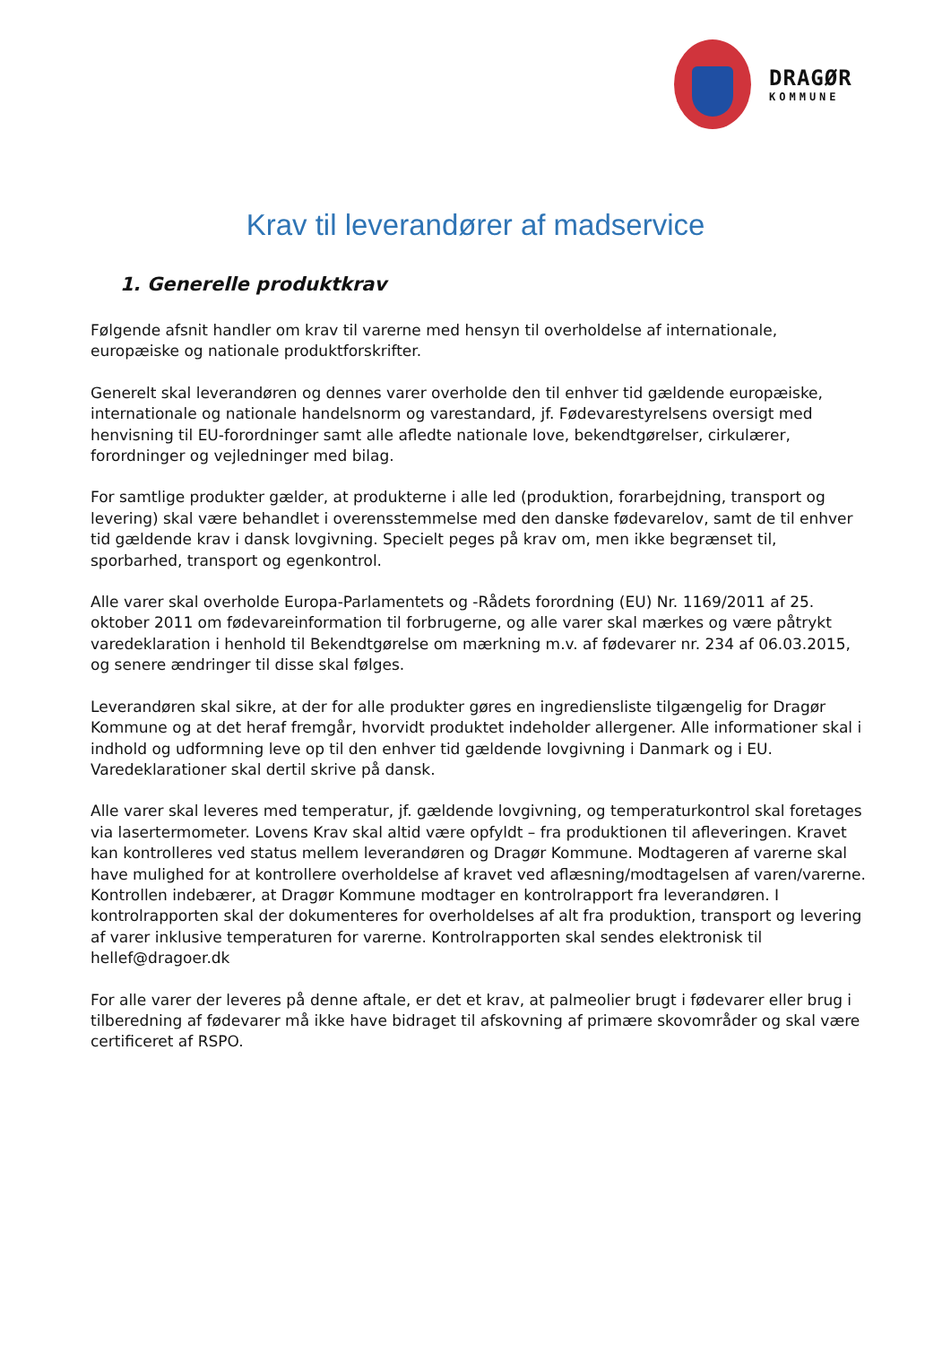DRAGØR
KOMMUNE
Krav til leverandører af madservice
1. Generelle produktkrav
Følgende afsnit handler om krav til varerne med hensyn til overholdelse af internationale, europæiske og nationale produktforskrifter.
Generelt skal leverandøren og dennes varer overholde den til enhver tid gældende europæiske, internationale og nationale handelsnorm og varestandard, jf. Fødevarestyrelsens oversigt med henvisning til EU-forordninger samt alle afledte nationale love, bekendtgørelser, cirkulærer, forordninger og vejledninger med bilag.
For samtlige produkter gælder, at produkterne i alle led (produktion, forarbejdning, transport og levering) skal være behandlet i overensstemmelse med den danske fødevarelov, samt de til enhver tid gældende krav i dansk lovgivning. Specielt peges på krav om, men ikke begrænset til, sporbarhed, transport og egenkontrol.
Alle varer skal overholde Europa-Parlamentets og -Rådets forordning (EU) Nr. 1169/2011 af 25. oktober 2011 om fødevareinformation til forbrugerne, og alle varer skal mærkes og være påtrykt varedeklaration i henhold til Bekendtgørelse om mærkning m.v. af fødevarer nr. 234 af 06.03.2015, og senere ændringer til disse skal følges.
Leverandøren skal sikre, at der for alle produkter gøres en ingrediensliste tilgængelig for Dragør Kommune og at det heraf fremgår, hvorvidt produktet indeholder allergener. Alle informationer skal i indhold og udformning leve op til den enhver tid gældende lovgivning i Danmark og i EU. Varedeklarationer skal dertil skrive på dansk.
Alle varer skal leveres med temperatur, jf. gældende lovgivning, og temperaturkontrol skal foretages via lasertermometer. Lovens Krav skal altid være opfyldt – fra produktionen til afleveringen. Kravet kan kontrolleres ved status mellem leverandøren og Dragør Kommune. Modtageren af varerne skal have mulighed for at kontrollere overholdelse af kravet ved aflæsning/modtagelsen af varen/varerne. Kontrollen indebærer, at Dragør Kommune modtager en kontrolrapport fra leverandøren. I kontrolrapporten skal der dokumenteres for overholdelses af alt fra produktion, transport og levering af varer inklusive temperaturen for varerne. Kontrolrapporten skal sendes elektronisk til hellef@dragoer.dk
For alle varer der leveres på denne aftale, er det et krav, at palmeolier brugt i fødevarer eller brug i tilberedning af fødevarer må ikke have bidraget til afskovning af primære skovområder og skal være certificeret af RSPO.